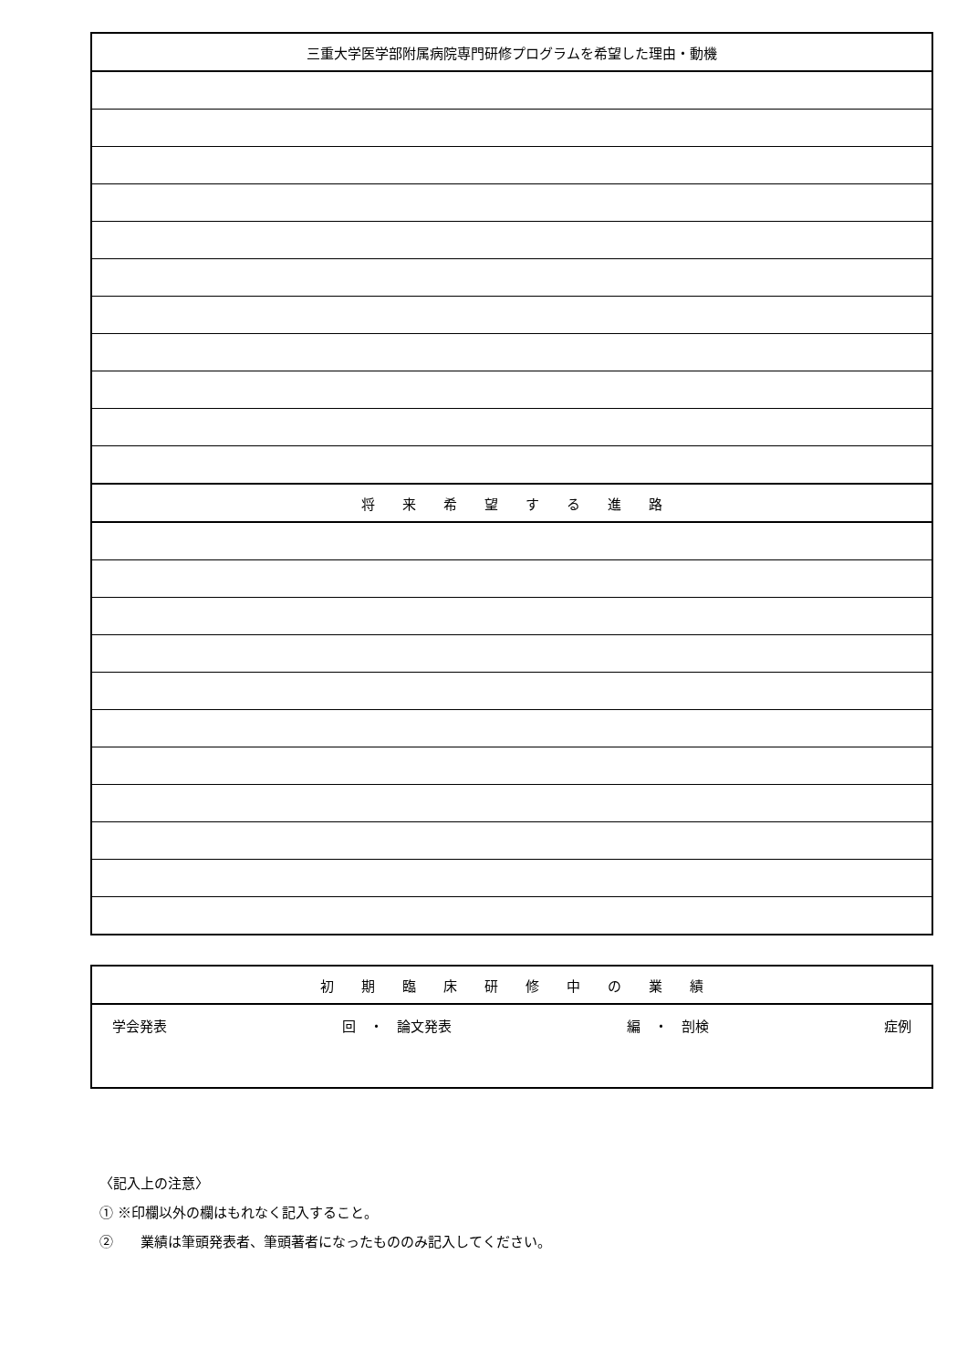| 三重大学医学部附属病院専門研修プログラムを希望した理由・動機 |
| 将 来 希 望 す る 進 路 |
| 初 期 臨 床 研 修 中 の 業 績 |
| 学会発表 回 ・ 論文発表 編 ・ 剖検 症例 |
〈記入上の注意〉
① ※印欄以外の欄はもれなく記入すること。
②　　業績は筆頭発表者、筆頭著者になったもののみ記入してください。